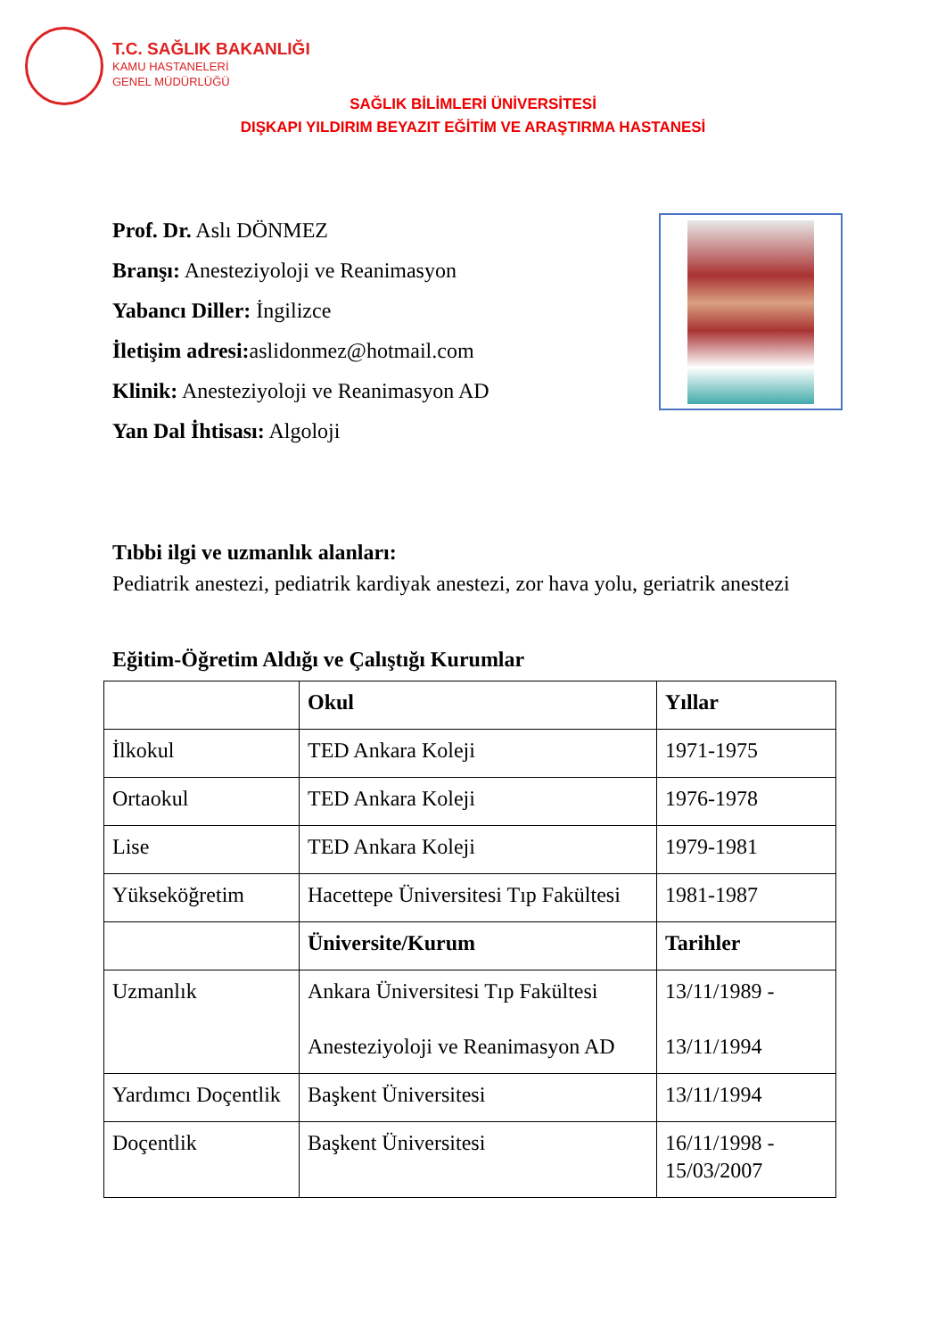T.C. SAĞLIK BAKANLIĞI
KAMU HASTANELERİ
GENEL MÜDÜRLÜĞÜ
SAĞLIK BİLİMLERİ ÜNİVERSİTESİ
DIŞKAPI YILDIRIM BEYAZIT EĞİTİM VE ARAŞTIRMA HASTANESİ
Prof. Dr. Aslı DÖNMEZ
Branşı: Anesteziyoloji ve Reanimasyon
Yabancı Diller: İngilizce
İletişim adresi: aslidonmez@hotmail.com
Klinik: Anesteziyoloji ve Reanimasyon AD
Yan Dal İhtisası: Algoloji
Tıbbi ilgi ve uzmanlık alanları:
Pediatrik anestezi, pediatrik kardiyak anestezi, zor hava yolu, geriatrik anestezi
Eğitim-Öğretim Aldığı ve Çalıştığı Kurumlar
| | Okul | Yıllar |
| --- | --- | --- |
| İlkokul | TED Ankara Koleji | 1971-1975 |
| Ortaokul | TED Ankara Koleji | 1976-1978 |
| Lise | TED Ankara Koleji | 1979-1981 |
| Yükseköğretim | Hacettepe Üniversitesi Tıp Fakültesi | 1981-1987 |
| | Üniversite/Kurum | Tarihler |
| Uzmanlık | Ankara Üniversitesi Tıp Fakültesi Anesteziyoloji ve Reanimasyon AD | 13/11/1989 - 13/11/1994 |
| Yardımcı Doçentlik | Başkent Üniversitesi | 13/11/1994 |
| Doçentlik | Başkent Üniversitesi | 16/11/1998 - 15/03/2007 |